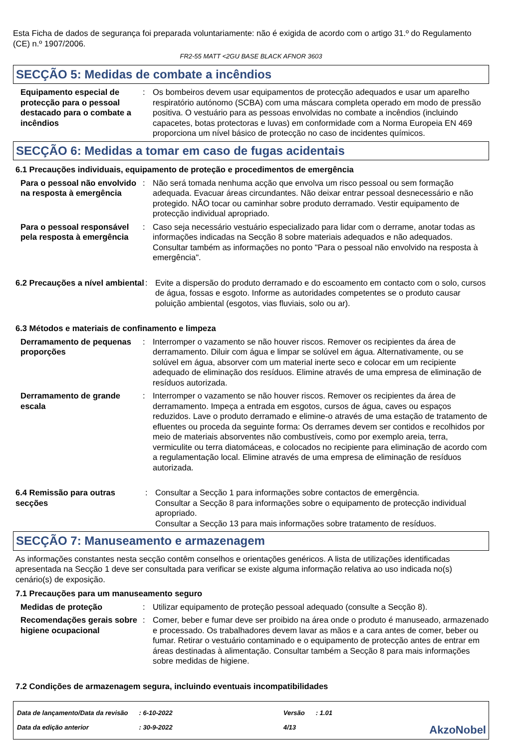Esta Ficha de dados de segurança foi preparada voluntariamente: não é exigida de acordo com o artigo 31.º do Regulamento (CE) n.º 1907/2006.
FR2-55 MATT <2GU BASE BLACK AFNOR 3603
SECÇÃO 5: Medidas de combate a incêndios
Equipamento especial de protecção para o pessoal destacado para o combate a incêndios
: Os bombeiros devem usar equipamentos de protecção adequados e usar um aparelho respiratório autónomo (SCBA) com uma máscara completa operado em modo de pressão positiva. O vestuário para as pessoas envolvidas no combate a incêndios (incluindo capacetes, botas protectoras e luvas) em conformidade com a Norma Europeia EN 469 proporciona um nível básico de protecção no caso de incidentes químicos.
SECÇÃO 6: Medidas a tomar em caso de fugas acidentais
6.1 Precauções individuais, equipamento de proteção e procedimentos de emergência
Para o pessoal não envolvido na resposta à emergência
: Não será tomada nenhuma acção que envolva um risco pessoal ou sem formação adequada. Evacuar áreas circundantes. Não deixar entrar pessoal desnecessário e não protegido. NÃO tocar ou caminhar sobre produto derramado. Vestir equipamento de protecção individual apropriado.
Para o pessoal responsável pela resposta à emergência
: Caso seja necessário vestuário especializado para lidar com o derrame, anotar todas as informações indicadas na Secção 8 sobre materiais adequados e não adequados. Consultar também as informações no ponto "Para o pessoal não envolvido na resposta à emergência".
6.2 Precauções a nível ambiental
: Evite a dispersão do produto derramado e do escoamento em contacto com o solo, cursos de água, fossas e esgoto. Informe as autoridades competentes se o produto causar poluição ambiental (esgotos, vias fluviais, solo ou ar).
6.3 Métodos e materiais de confinamento e limpeza
Derramamento de pequenas proporções
: Interromper o vazamento se não houver riscos. Remover os recipientes da área de derramamento. Diluir com água e limpar se solúvel em água. Alternativamente, ou se solúvel em água, absorver com um material inerte seco e colocar em um recipiente adequado de eliminação dos resíduos. Elimine através de uma empresa de eliminação de resíduos autorizada.
Derramamento de grande escala
: Interromper o vazamento se não houver riscos. Remover os recipientes da área de derramamento. Impeça a entrada em esgotos, cursos de água, caves ou espaços reduzidos. Lave o produto derramado e elimine-o através de uma estação de tratamento de efluentes ou proceda da seguinte forma: Os derrames devem ser contidos e recolhidos por meio de materiais absorventes não combustíveis, como por exemplo areia, terra, vermiculite ou terra diatomáceas, e colocados no recipiente para eliminação de acordo com a regulamentação local. Elimine através de uma empresa de eliminação de resíduos autorizada.
6.4 Remissão para outras secções
: Consultar a Secção 1 para informações sobre contactos de emergência.
Consultar a Secção 8 para informações sobre o equipamento de protecção individual apropriado.
Consultar a Secção 13 para mais informações sobre tratamento de resíduos.
SECÇÃO 7: Manuseamento e armazenagem
As informações constantes nesta secção contêm conselhos e orientações genéricos. A lista de utilizações identificadas apresentada na Secção 1 deve ser consultada para verificar se existe alguma informação relativa ao uso indicada no(s) cenário(s) de exposição.
7.1 Precauções para um manuseamento seguro
Medidas de proteção : Utilizar equipamento de proteção pessoal adequado (consulte a Secção 8).
Recomendações gerais sobre higiene ocupacional
: Comer, beber e fumar deve ser proibido na área onde o produto é manuseado, armazenado e processado. Os trabalhadores devem lavar as mãos e a cara antes de comer, beber ou fumar. Retirar o vestuário contaminado e o equipamento de protecção antes de entrar em áreas destinadas à alimentação. Consultar também a Secção 8 para mais informações sobre medidas de higiene.
7.2 Condições de armazenagem segura, incluindo eventuais incompatibilidades
| Data de lançamento/Data da revisão | : 6-10-2022 | Versão | : 1.01 |
| Data da edição anterior | : 30-9-2022 | 4/13 | |
AkzoNobel